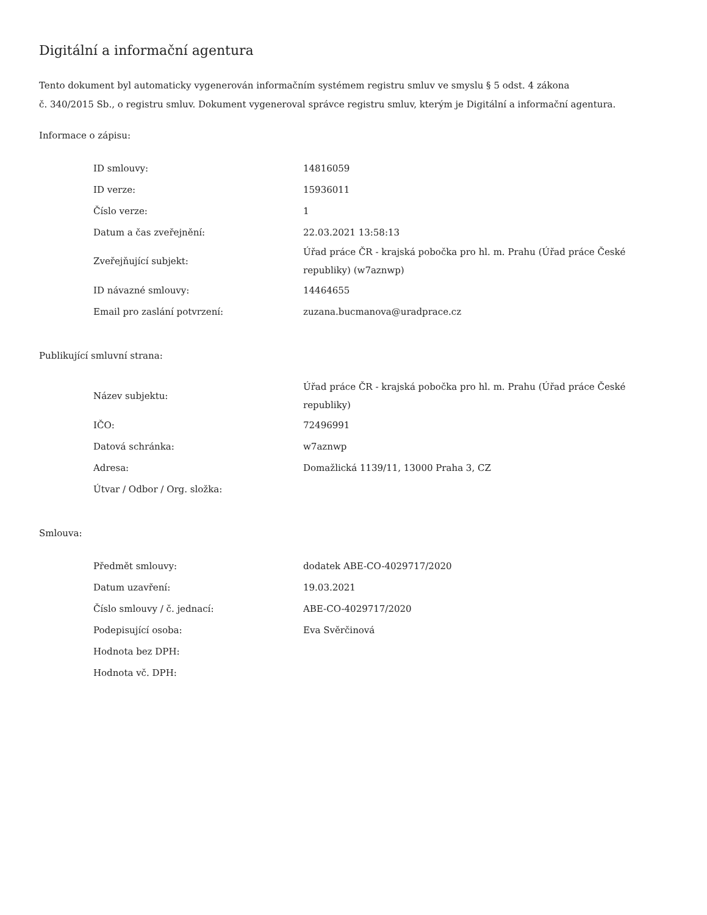Digitální a informační agentura
Tento dokument byl automaticky vygenerován informačním systémem registru smluv ve smyslu § 5 odst. 4 zákona
č. 340/2015 Sb., o registru smluv. Dokument vygeneroval správce registru smluv, kterým je Digitální a informační agentura.
Informace o zápisu:
| ID smlouvy: | 14816059 |
| ID verze: | 15936011 |
| Číslo verze: | 1 |
| Datum a čas zveřejnění: | 22.03.2021 13:58:13 |
| Zveřejňující subjekt: | Úřad práce ČR - krajská pobočka pro hl. m. Prahu (Úřad práce České republiky) (w7aznwp) |
| ID návazné smlouvy: | 14464655 |
| Email pro zaslání potvrzení: | zuzana.bucmanova@uradprace.cz |
Publikující smluvní strana:
| Název subjektu: | Úřad práce ČR - krajská pobočka pro hl. m. Prahu (Úřad práce České republiky) |
| IČO: | 72496991 |
| Datová schránka: | w7aznwp |
| Adresa: | Domažlická 1139/11, 13000 Praha 3, CZ |
| Útvar / Odbor / Org. složka: | |
Smlouva:
| Předmět smlouvy: | dodatek ABE-CO-4029717/2020 |
| Datum uzavření: | 19.03.2021 |
| Číslo smlouvy / č. jednací: | ABE-CO-4029717/2020 |
| Podepisující osoba: | Eva Svěrčinová |
| Hodnota bez DPH: | |
| Hodnota vč. DPH: | |